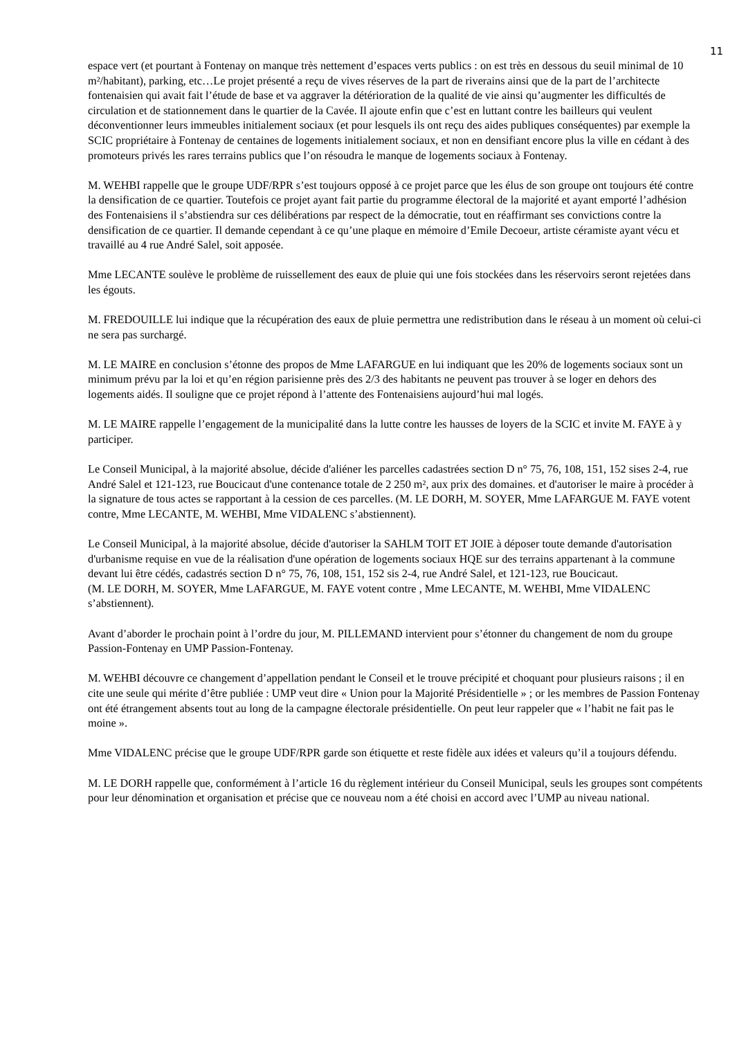11
espace vert (et pourtant à Fontenay on manque très nettement d’espaces verts publics : on est très en dessous du seuil minimal de 10 m²/habitant), parking, etc…Le projet présenté a reçu de vives réserves de la part de riverains ainsi que de la part de l’architecte fontenaisien qui avait fait l’étude de base et va aggraver la détérioration de la qualité de vie ainsi qu’augmenter les difficultés de circulation et de stationnement dans le quartier de la Cavée. Il ajoute enfin que c’est en luttant contre les bailleurs qui veulent déconventionner leurs immeubles initialement sociaux (et pour lesquels ils ont reçu des aides publiques conséquentes) par exemple la SCIC propriétaire à Fontenay de centaines de logements initialement sociaux, et non en densifiant encore plus la ville en cédant à des promoteurs privés les rares terrains publics que l’on résoudra le manque de logements sociaux à Fontenay.
M. WEHBI rappelle que le groupe UDF/RPR s’est toujours opposé à ce projet parce que les élus de son groupe ont toujours été contre la densification de ce quartier. Toutefois ce projet ayant fait partie du programme électoral de la majorité et ayant emporté l’adhésion des Fontenaisiens il s’abstiendra sur ces délibérations par respect de la démocratie, tout en réaffirmant ses convictions contre la densification de ce quartier. Il demande cependant à ce qu’une plaque en mémoire d’Emile Decoeur, artiste céramiste ayant vécu et travaillé au 4 rue André Salel, soit apposée.
Mme LECANTE soulève le problème de ruissellement des eaux de pluie qui une fois stockées dans les réservoirs seront rejetées dans les égouts.
M. FREDOUILLE lui indique que la récupération des eaux de pluie permettra une redistribution dans le réseau à un moment où celui-ci ne sera pas surchargé.
M. LE MAIRE en conclusion s’étonne des propos de Mme LAFARGUE en lui indiquant que les 20% de logements sociaux sont un minimum prévu par la loi et qu’en région parisienne près des 2/3 des habitants ne peuvent pas trouver à se loger en dehors des logements aidés. Il souligne que ce projet répond à l’attente des Fontenaisiens aujourd’hui mal logés.
M. LE MAIRE rappelle l’engagement de la municipalité dans la lutte contre les hausses de loyers de la SCIC et invite M. FAYE à y participer.
Le Conseil Municipal, à la majorité absolue, décide d'aliéner les parcelles cadastrées section D n° 75, 76, 108, 151, 152 sises 2-4, rue André Salel et 121-123, rue Boucicaut d'une contenance totale de 2 250 m², aux prix des domaines. et d'autoriser le maire à procéder à la signature de tous actes se rapportant à la cession de ces parcelles. (M. LE DORH, M. SOYER, Mme LAFARGUE M. FAYE votent contre, Mme LECANTE, M. WEHBI, Mme VIDALENC s’abstiennent).
Le Conseil Municipal, à la majorité absolue, décide d'autoriser la SAHLM TOIT ET JOIE à déposer toute demande d'autorisation d'urbanisme requise en vue de la réalisation d'une opération de logements sociaux HQE sur des terrains appartenant à la commune devant lui être cédés, cadastrés section D n° 75, 76, 108, 151, 152 sis 2-4, rue André Salel, et 121-123, rue Boucicaut.
(M. LE DORH, M. SOYER, Mme LAFARGUE, M. FAYE votent contre , Mme LECANTE, M. WEHBI, Mme VIDALENC s’abstiennent).
Avant d’aborder le prochain point à l’ordre du jour, M. PILLEMAND intervient pour s’étonner du changement de nom du groupe Passion-Fontenay en UMP Passion-Fontenay.
M. WEHBI découvre ce changement d’appellation pendant le Conseil et le trouve précipité et choquant pour plusieurs raisons ; il en cite une seule qui mérite d’être publiée : UMP veut dire « Union pour la Majorité Présidentielle » ; or les membres de Passion Fontenay ont été étrangement absents tout au long de la campagne électorale présidentielle. On peut leur rappeler que « l’habit ne fait pas le moine ».
Mme VIDALENC précise que le groupe UDF/RPR garde son étiquette et reste fidèle aux idées et valeurs qu’il a toujours défendu.
M. LE DORH rappelle que, conformément à l’article 16 du règlement intérieur du Conseil Municipal, seuls les groupes sont compétents pour leur dénomination et organisation et précise que ce nouveau nom a été choisi en accord avec l’UMP au niveau national.